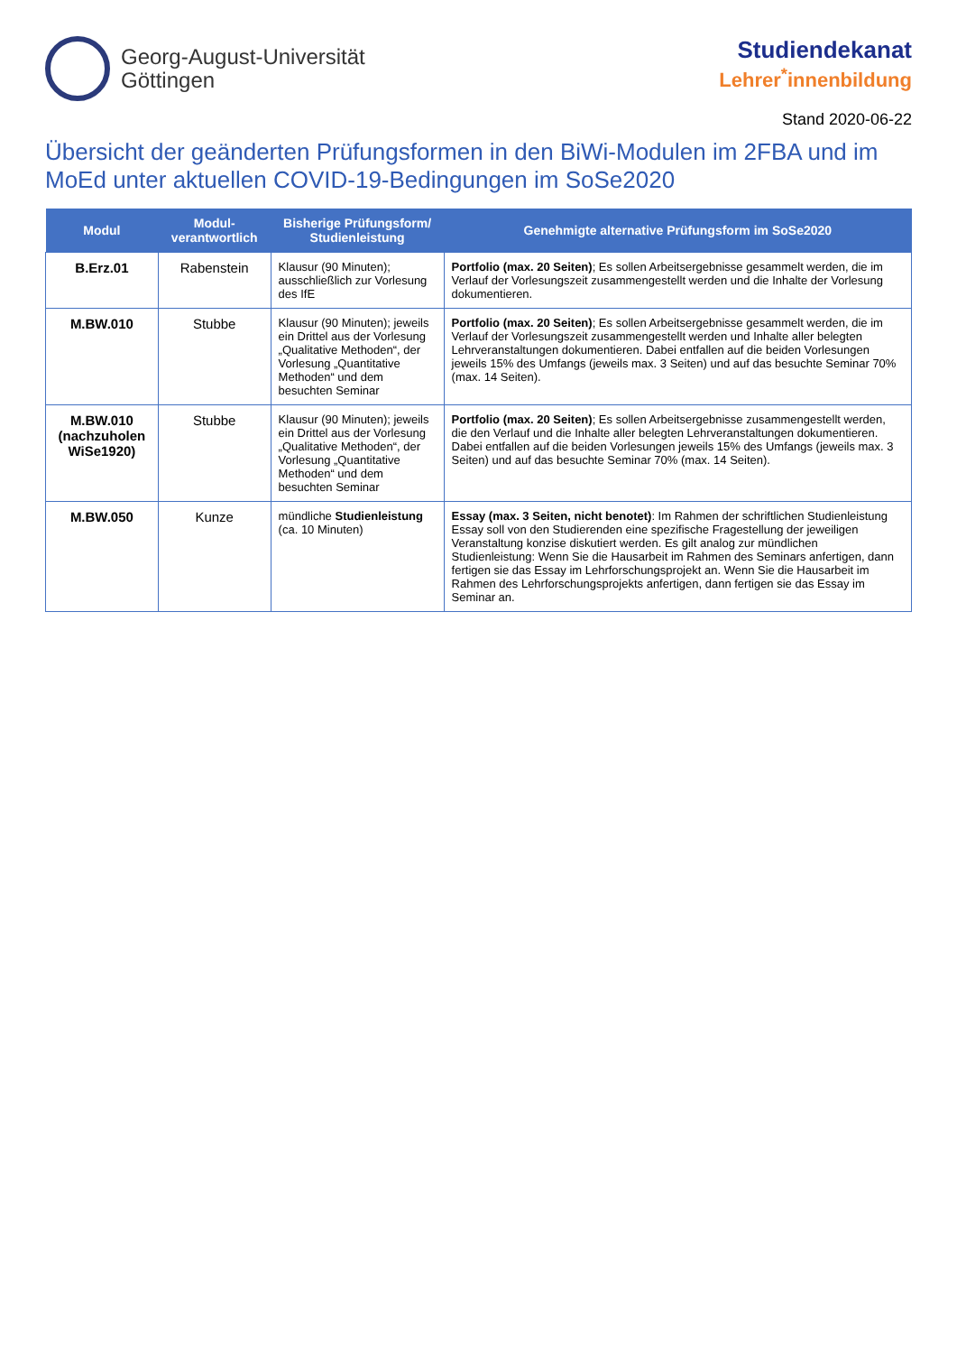Georg-August-Universität
Göttingen
Studiendekanat
Lehrer<sup>*</sup>innenbildung
Stand 2020-06-22
Übersicht der geänderten Prüfungsformen in den BiWi-Modulen im 2FBA und im MoEd unter aktuellen COVID-19-Bedingungen im SoSe2020
| Modul | Modul-verantwortlich | Bisherige Prüfungsform/ Studienleistung | Genehmigte alternative Prüfungsform im SoSe2020 |
| --- | --- | --- | --- |
| B.Erz.01 | Rabenstein | Klausur (90 Minuten); ausschließlich zur Vorlesung des IfE | Portfolio (max. 20 Seiten) ; Es sollen Arbeitsergebnisse gesammelt werden, die im Verlauf der Vorlesungszeit zusammengestellt werden und die Inhalte der Vorlesung dokumentieren. |
| M.BW.010 | Stubbe | Klausur (90 Minuten); jeweils ein Drittel aus der Vorlesung „Qualitative Methoden“, der Vorlesung „Quantitative Methoden“ und dem besuchten Seminar | Portfolio (max. 20 Seiten) ; Es sollen Arbeitsergebnisse gesammelt werden, die im Verlauf der Vorlesungszeit zusammengestellt werden und Inhalte aller belegten Lehrveranstaltungen dokumentieren. Dabei entfallen auf die beiden Vorlesungen jeweils 15% des Umfangs (jeweils max. 3 Seiten) und auf das besuchte Seminar 70% (max. 14 Seiten). |
| M.BW.010 (nachzuholen WiSe1920) | Stubbe | Klausur (90 Minuten); jeweils ein Drittel aus der Vorlesung „Qualitative Methoden“, der Vorlesung „Quantitative Methoden“ und dem besuchten Seminar | Portfolio (max. 20 Seiten) ; Es sollen Arbeitsergebnisse zusammengestellt werden, die den Verlauf und die Inhalte aller belegten Lehrveranstaltungen dokumentieren. Dabei entfallen auf die beiden Vorlesungen jeweils 15% des Umfangs (jeweils max. 3 Seiten) und auf das besuchte Seminar 70% (max. 14 Seiten). |
| M.BW.050 | Kunze | mündliche Studienleistung (ca. 10 Minuten) | Essay (max. 3 Seiten, nicht benotet) : Im Rahmen der schriftlichen Studienleistung Essay soll von den Studierenden eine spezifische Fragestellung der jeweiligen Veranstaltung konzise diskutiert werden. Es gilt analog zur mündlichen Studienleistung: Wenn Sie die Hausarbeit im Rahmen des Seminars anfertigen, dann fertigen sie das Essay im Lehrforschungsprojekt an. Wenn Sie die Hausarbeit im Rahmen des Lehrforschungsprojekts anfertigen, dann fertigen sie das Essay im Seminar an. |